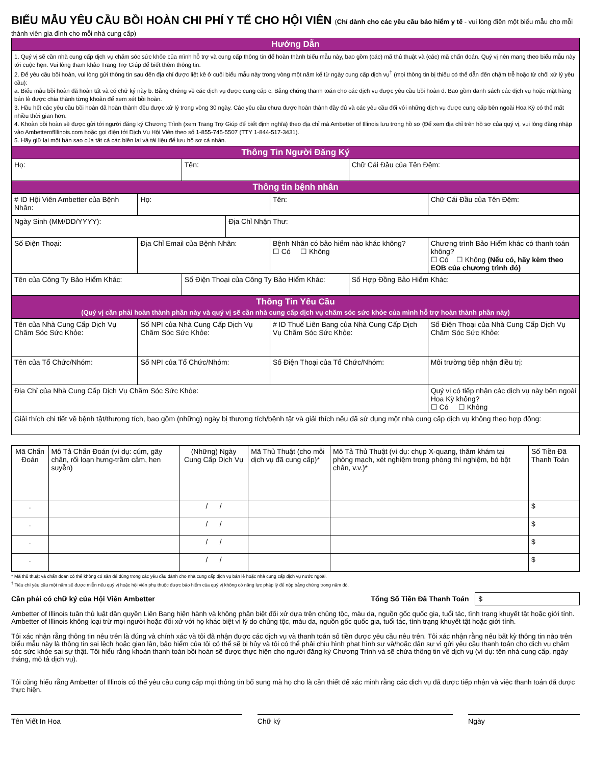BIỂU MẪU YÊU CẦU BỒI HOÀN CHI PHÍ Y TẾ CHO HỘI VIÊN (Chỉ dành cho các yêu cầu bảo hiểm y tế - vui lòng điền một biểu mẫu cho mỗi thành viên gia đình cho mỗi nhà cung cấp)
| Hướng Dẫn | | | | | | |
| 1. Quý vị sẽ cần nhà cung cấp dịch vụ chăm sóc sức khỏe của mình hỗ trợ và cung cấp thông tin để hoàn thành biểu mẫu này, bao gồm (các) mã thủ thuật và (các) mã chẩn đoán. Quý vị nên mang theo biểu mẫu này tới cuộc hẹn. Vui lòng tham khảo Trang Trợ Giúp để biết thêm thông tin. 2. Để yêu cầu bồi hoàn, vui lòng gửi thông tin sau đến địa chỉ được liệt kê ở cuối biểu mẫu này trong vòng một năm kể từ ngày cung cấp dịch vụ<sup>†</sup> (mọi thông tin bị thiếu có thể dẫn đến chậm trễ hoặc từ chối xử lý yêu cầu): a. Biểu mẫu bồi hoàn đã hoàn tất và có chữ ký này b. Bằng chứng về các dịch vụ được cung cấp c. Bằng chứng thanh toán cho các dịch vụ được yêu cầu bồi hoàn d. Bao gồm danh sách các dịch vụ hoặc mặt hàng bán lẻ được chia thành từng khoản để xem xét bồi hoàn. 3. Hầu hết các yêu cầu bồi hoàn đã hoàn thành đều được xử lý trong vòng 30 ngày. Các yêu cầu chưa được hoàn thành đầy đủ và các yêu cầu đối với những dịch vụ được cung cấp bên ngoài Hoa Kỳ có thể mất nhiều thời gian hơn. 4. Khoản bồi hoàn sẽ được gửi tới người đăng ký Chương Trình (xem Trang Trợ Giúp để biết định nghĩa) theo địa chỉ mà Ambetter of Illinois lưu trong hồ sơ (Để xem địa chỉ trên hồ sơ của quý vị, vui lòng đăng nhập vào AmbetterofIllinois.com hoặc gọi điện tới Dịch Vụ Hội Viên theo số 1-855-745-5507 (TTY 1-844-517-3431). 5. Hãy giữ lại một bản sao của tất cả các biên lai và tài liệu để lưu hồ sơ cá nhân. | | | | | | |
| Thông Tin Người Đăng Ký | | | | | | |
| Họ: | | Tên: | | | Chữ Cái Đầu của Tên Đệm: | |
| Thông tin bệnh nhân | | | | | | |
| # ID Hội Viên Ambetter của Bệnh Nhân: | Họ: | | | Tên: | | Chữ Cái Đầu của Tên Đệm: |
| Ngày Sinh (MM/DD/YYYY): | | | Địa Chỉ Nhận Thư: | | | |
| Số Điện Thoại: | Địa Chỉ Email của Bệnh Nhân: | | | Bệnh Nhân có bảo hiểm nào khác không? ☐ Có ☐ Không | | Chương trình Bảo Hiểm khác có thanh toán không? ☐ Có ☐ Không (Nếu có, hãy kèm theo EOB của chương trình đó) |
| Tên của Công Ty Bảo Hiểm Khác: | | Số Điện Thoại của Công Ty Bảo Hiểm Khác: | | | Số Hợp Đồng Bảo Hiểm Khác: | |
| Thông Tin Yêu Cầu (Quý vị cần phải hoàn thành phần này và quý vị sẽ cần nhà cung cấp dịch vụ chăm sóc sức khỏe của mình hỗ trợ hoàn thành phần này) | | | | | | |
| Tên của Nhà Cung Cấp Dịch Vụ Chăm Sóc Sức Khỏe: | Số NPI của Nhà Cung Cấp Dịch Vụ Chăm Sóc Sức Khỏe: | | | # ID Thuế Liên Bang của Nhà Cung Cấp Dịch Vụ Chăm Sóc Sức Khỏe: | | Số Điện Thoại của Nhà Cung Cấp Dịch Vụ Chăm Sóc Sức Khỏe: |
| Tên của Tổ Chức/Nhóm: | Số NPI của Tổ Chức/Nhóm: | | | Số Điện Thoại của Tổ Chức/Nhóm: | | Môi trường tiếp nhận điều trị: |
| Địa Chỉ của Nhà Cung Cấp Dịch Vụ Chăm Sóc Sức Khỏe: | | | | | | Quý vị có tiếp nhận các dịch vụ này bên ngoài Hoa Kỳ không? ☐ Có ☐ Không |
| Giải thích chi tiết về bệnh tật/thương tích, bao gồm (những) ngày bị thương tích/bệnh tật và giải thích nếu đã sử dụng một nhà cung cấp dịch vụ không theo hợp đồng: | | | | | | |
| Mã Chẩn Đoán | Mô Tả Chẩn Đoán (ví dụ: cúm, gãy chân, rối loạn hưng-trầm cảm, hen suyễn) | (Những) Ngày Cung Cấp Dịch Vụ | Mã Thủ Thuật (cho mỗi dịch vụ đã cung cấp)* | Mô Tả Thủ Thuật (ví dụ: chụp X-quang, thăm khám tại phòng mạch, xét nghiệm trong phòng thí nghiệm, bó bột chân, v.v.)* | Số Tiền Đã Thanh Toán |
| --- | --- | --- | --- | --- | --- |
| . | | / / | | | $ |
| . | | / / | | | $ |
| . | | / / | | | $ |
| . | | / / | | | $ |
* Mã thủ thuật và chẩn đoán có thể không có sẵn để dùng trong các yêu cầu dành cho nhà cung cấp dịch vụ bán lẻ hoặc nhà cung cấp dịch vụ nước ngoài.
<sup>†</sup> Tiêu chí yêu cầu một năm sẽ được miễn nếu quý vị hoặc hội viên phụ thuộc được bảo hiểm của quý vị không có năng lực pháp lý để nộp bằng chứng trong năm đó.
Cần phải có chữ ký của Hội Viên Ambetter Tổng Số Tiền Đã Thanh Toán $
Ambetter of Illinois tuân thủ luật dân quyền Liên Bang hiện hành và không phân biệt đối xử dựa trên chủng tộc, màu da, nguồn gốc quốc gia, tuổi tác, tình trạng khuyết tật hoặc giới tính. Ambetter of Illinois không loại trừ mọi người hoặc đối xử với họ khác biệt vì lý do chủng tộc, màu da, nguồn gốc quốc gia, tuổi tác, tình trạng khuyết tật hoặc giới tính.
Tôi xác nhận rằng thông tin nêu trên là đúng và chính xác và tôi đã nhận được các dịch vụ và thanh toán số tiền được yêu cầu nêu trên. Tôi xác nhận rằng nếu bất kỳ thông tin nào trên biểu mẫu này là thông tin sai lệch hoặc gian lận, bảo hiểm của tôi có thể sẽ bị hủy và tôi có thể phải chịu hình phạt hình sự và/hoặc dân sự vì gửi yêu cầu thanh toán cho dịch vụ chăm sóc sức khỏe sai sự thật. Tôi hiểu rằng khoản thanh toán bồi hoàn sẽ được thực hiện cho người đăng ký Chương Trình và sẽ chứa thông tin về dịch vụ (ví dụ: tên nhà cung cấp, ngày tháng, mô tả dịch vụ).
Tôi cũng hiểu rằng Ambetter of Illinois có thể yêu cầu cung cấp mọi thông tin bổ sung mà họ cho là cần thiết để xác minh rằng các dịch vụ đã được tiếp nhận và việc thanh toán đã được thực hiện.
Tên Viết In Hoa Chữ ký Ngày